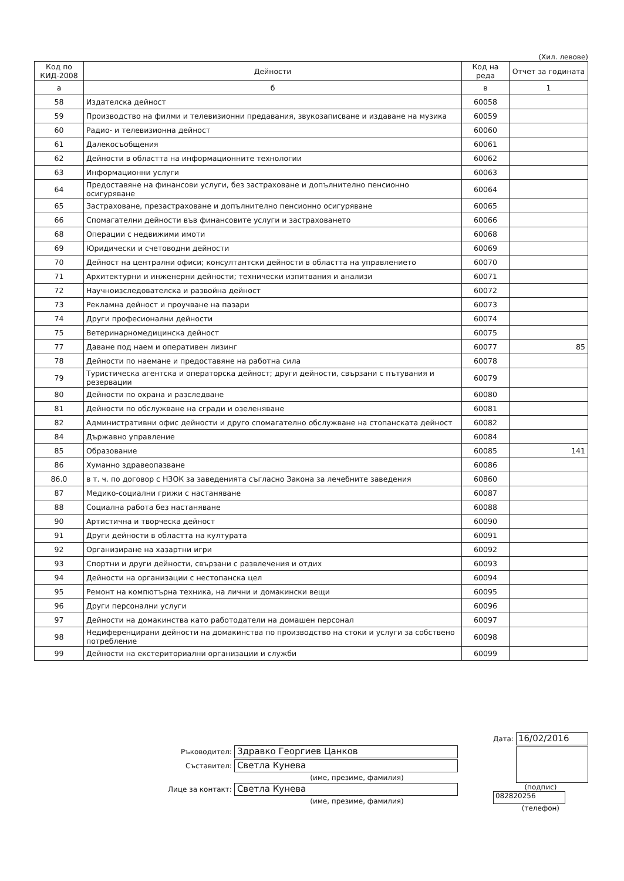(Хил. левове)
| Код по КИД-2008 | Дейности | Код на реда | Отчет за годината |
| --- | --- | --- | --- |
| а | б | в | 1 |
| 58 | Издателска дейност | 60058 | |
| 59 | Производство на филми и телевизионни предавания, звукозаписване и издаване на музика | 60059 | |
| 60 | Радио- и телевизионна дейност | 60060 | |
| 61 | Далекосъобщения | 60061 | |
| 62 | Дейности в областта на информационните технологии | 60062 | |
| 63 | Информационни услуги | 60063 | |
| 64 | Предоставяне на финансови услуги, без застраховане и допълнително пенсионно осигуряване | 60064 | |
| 65 | Застраховане, презастраховане и допълнително пенсионно осигуряване | 60065 | |
| 66 | Спомагателни дейности във финансовите услуги и застраховането | 60066 | |
| 68 | Операции с недвижими имоти | 60068 | |
| 69 | Юридически и счетоводни дейности | 60069 | |
| 70 | Дейност на централни офиси; консултантски дейности в областта на управлението | 60070 | |
| 71 | Архитектурни и инженерни дейности; технически изпитвания и анализи | 60071 | |
| 72 | Научноизследователска и развойна дейност | 60072 | |
| 73 | Рекламна дейност и проучване на пазари | 60073 | |
| 74 | Други професионални дейности | 60074 | |
| 75 | Ветеринарномедицинска дейност | 60075 | |
| 77 | Даване под наем и оперативен лизинг | 60077 | 85 |
| 78 | Дейности по наемане и предоставяне на работна сила | 60078 | |
| 79 | Туристическа агентска и операторска дейност; други дейности, свързани с пътувания и резервации | 60079 | |
| 80 | Дейности по охрана и разследване | 60080 | |
| 81 | Дейности по обслужване на сгради и озеленяване | 60081 | |
| 82 | Административни офис дейности и друго спомагателно обслужване на стопанската дейност | 60082 | |
| 84 | Държавно управление | 60084 | |
| 85 | Образование | 60085 | 141 |
| 86 | Хуманно здравеопазване | 60086 | |
| 86.0 | в т. ч. по договор с НЗОК за заведенията съгласно Закона за лечебните заведения | 60860 | |
| 87 | Медико-социални грижи с настаняване | 60087 | |
| 88 | Социална работа без настаняване | 60088 | |
| 90 | Артистична и творческа дейност | 60090 | |
| 91 | Други дейности в областта на културата | 60091 | |
| 92 | Организиране на хазартни игри | 60092 | |
| 93 | Спортни и други дейности, свързани с развлечения и отдих | 60093 | |
| 94 | Дейности на организации с нестопанска цел | 60094 | |
| 95 | Ремонт на компютърна техника, на лични и домакински вещи | 60095 | |
| 96 | Други персонални услуги | 60096 | |
| 97 | Дейности на домакинства като работодатели на домашен персонал | 60097 | |
| 98 | Недиференцирани дейности на домакинства по производство на стоки и услуги за собствено потребление | 60098 | |
| 99 | Дейности на екстериториални организации и служби | 60099 | |
Ръководител:
Здравко Георгиев Цанков
Съставител:
Светла Кунева
(име, презиме, фамилия)
Лице за контакт:
Светла Кунева
(име, презиме, фамилия)
Дата:
16/02/2016
(подпис)
082820256
(телефон)